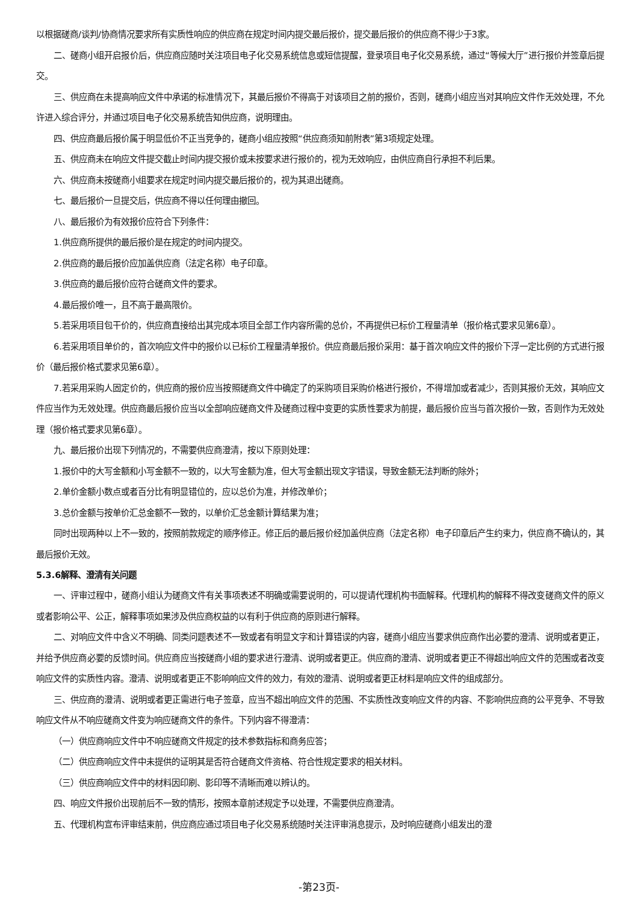以根据磋商/谈判/协商情况要求所有实质性响应的供应商在规定时间内提交最后报价，提交最后报价的供应商不得少于3家。
二、磋商小组开启报价后，供应商应随时关注项目电子化交易系统信息或短信提醒，登录项目电子化交易系统，通过“等候大厅”进行报价并签章后提交。
三、供应商在未提高响应文件中承诺的标准情况下，其最后报价不得高于对该项目之前的报价，否则，磋商小组应当对其响应文件作无效处理，不允许进入综合评分，并通过项目电子化交易系统告知供应商，说明理由。
四、供应商最后报价属于明显低价不正当竞争的，磋商小组应按照“供应商须知前附表”第3项规定处理。
五、供应商未在响应文件提交截止时间内提交报价或未按要求进行报价的，视为无效响应，由供应商自行承担不利后果。
六、供应商未按磋商小组要求在规定时间内提交最后报价的，视为其退出磋商。
七、最后报价一旦提交后，供应商不得以任何理由撤回。
八、最后报价为有效报价应符合下列条件：
1.供应商所提供的最后报价是在规定的时间内提交。
2.供应商的最后报价应加盖供应商（法定名称）电子印章。
3.供应商的最后报价应符合磋商文件的要求。
4.最后报价唯一，且不高于最高限价。
5.若采用项目包干价的，供应商直接给出其完成本项目全部工作内容所需的总价，不再提供已标价工程量清单（报价格式要求见第6章）。
6.若采用项目单价的，首次响应文件中的报价以已标价工程量清单报价。供应商最后报价采用：基于首次响应文件的报价下浮一定比例的方式进行报价（最后报价格式要求见第6章）。
7.若采用采购人固定价的，供应商的报价应当按照磋商文件中确定了的采购项目采购价格进行报价，不得增加或者减少，否则其报价无效，其响应文件应当作为无效处理。供应商最后报价应当以全部响应磋商文件及磋商过程中变更的实质性要求为前提，最后报价应当与首次报价一致，否则作为无效处理（报价格式要求见第6章）。
九、最后报价出现下列情况的，不需要供应商澄清，按以下原则处理：
1.报价中的大写金额和小写金额不一致的，以大写金额为准，但大写金额出现文字错误，导致金额无法判断的除外；
2.单价金额小数点或者百分比有明显错位的，应以总价为准，并修改单价；
3.总价金额与按单价汇总金额不一致的，以单价汇总金额计算结果为准；
同时出现两种以上不一致的，按照前款规定的顺序修正。修正后的最后报价经加盖供应商（法定名称）电子印章后产生约束力，供应商不确认的，其最后报价无效。
5.3.6解释、澄清有关问题
一、评审过程中，磋商小组认为磋商文件有关事项表述不明确或需要说明的，可以提请代理机构书面解释。代理机构的解释不得改变磋商文件的原义或者影响公平、公正，解释事项如果涉及供应商权益的以有利于供应商的原则进行解释。
二、对响应文件中含义不明确、同类问题表述不一致或者有明显文字和计算错误的内容，磋商小组应当要求供应商作出必要的澄清、说明或者更正，并给予供应商必要的反馈时间。供应商应当按磋商小组的要求进行澄清、说明或者更正。供应商的澄清、说明或者更正不得超出响应文件的范围或者改变响应文件的实质性内容。澄清、说明或者更正不影响响应文件的效力，有效的澄清、说明或者更正材料是响应文件的组成部分。
三、供应商的澄清、说明或者更正需进行电子签章，应当不超出响应文件的范围、不实质性改变响应文件的内容、不影响供应商的公平竞争、不导致响应文件从不响应磋商文件变为响应磋商文件的条件。下列内容不得澄清：
（一）供应商响应文件中不响应磋商文件规定的技术参数指标和商务应答；
（二）供应商响应文件中未提供的证明其是否符合磋商文件资格、符合性规定要求的相关材料。
（三）供应商响应文件中的材料因印刷、影印等不清晰而难以辨认的。
四、响应文件报价出现前后不一致的情形，按照本章前述规定予以处理，不需要供应商澄清。
五、代理机构宣布评审结束前，供应商应通过项目电子化交易系统随时关注评审消息提示，及时响应磋商小组发出的澄
-第23页-